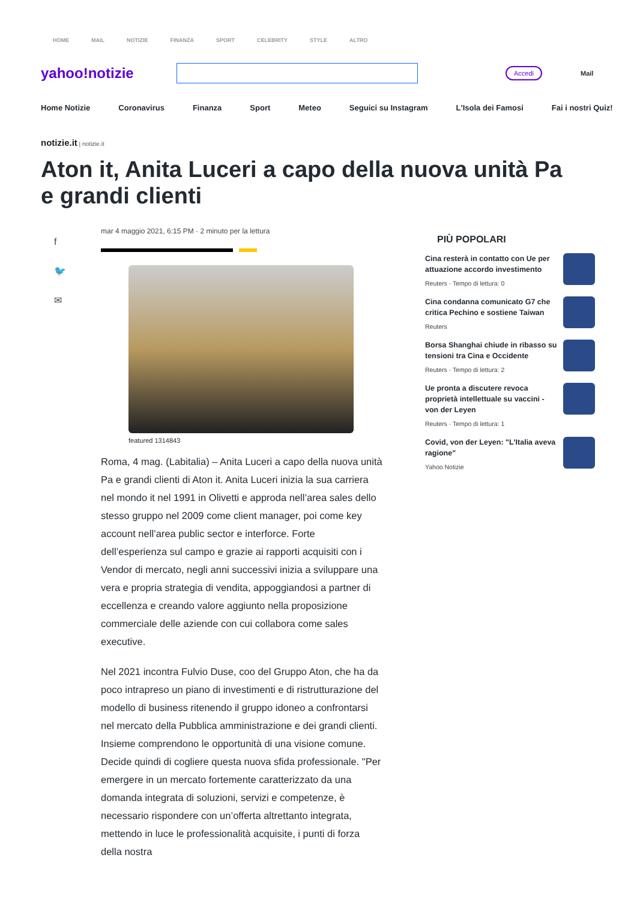HOME MAIL NOTIZIE FINANZA SPORT CELEBRITY STYLE ALTRO
yahoo!notizie
Accedi
Mail
Home Notizie Coronavirus Finanza Sport Meteo Seguici su Instagram L'Isola dei Famosi Fai i nostri Quiz!
notizie.it | notizie.it
Aton it, Anita Luceri a capo della nuova unità Pa e grandi clienti
f
🐦
✉
mar 4 maggio 2021, 6:15 PM · 2 minuto per la lettura
featured 1314843
Roma, 4 mag. (Labitalia) – Anita Luceri a capo della nuova unità Pa e grandi clienti di Aton it. Anita Luceri inizia la sua carriera nel mondo it nel 1991 in Olivetti e approda nell’area sales dello stesso gruppo nel 2009 come client manager, poi come key account nell’area public sector e interforce. Forte dell’esperienza sul campo e grazie ai rapporti acquisiti con i Vendor di mercato, negli anni successivi inizia a sviluppare una vera e propria strategia di vendita, appoggiandosi a partner di eccellenza e creando valore aggiunto nella proposizione commerciale delle aziende con cui collabora come sales executive.
Nel 2021 incontra Fulvio Duse, coo del Gruppo Aton, che ha da poco intrapreso un piano di investimenti e di ristrutturazione del modello di business ritenendo il gruppo idoneo a confrontarsi nel mercato della Pubblica amministrazione e dei grandi clienti. Insieme comprendono le opportunità di una visione comune. Decide quindi di cogliere questa nuova sfida professionale. "Per emergere in un mercato fortemente caratterizzato da una domanda integrata di soluzioni, servizi e competenze, è necessario rispondere con un’offerta altrettanto integrata, mettendo in luce le professionalità acquisite, i punti di forza della nostra
PIÙ POPOLARI
Cina resterà in contatto con Ue per attuazione accordo investimento
Reuters · Tempo di lettura: 0
Cina condanna comunicato G7 che critica Pechino e sostiene Taiwan
Reuters
Borsa Shanghai chiude in ribasso su tensioni tra Cina e Occidente
Reuters · Tempo di lettura: 2
Ue pronta a discutere revoca proprietà intellettuale su vaccini - von der Leyen
Reuters · Tempo di lettura: 1
Covid, von der Leyen: "L'Italia aveva ragione"
Yahoo Notizie